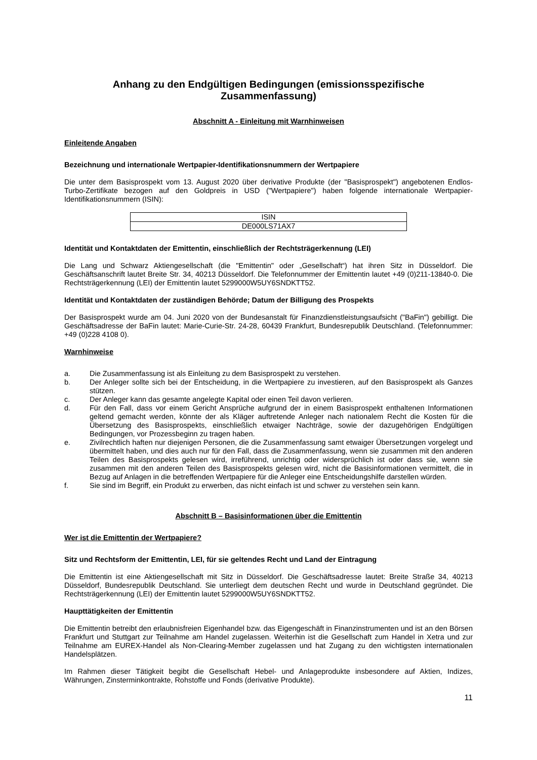Anhang zu den Endgültigen Bedingungen (emissionsspezifische Zusammenfassung)
Abschnitt A - Einleitung mit Warnhinweisen
Einleitende Angaben
Bezeichnung und internationale Wertpapier-Identifikationsnummern der Wertpapiere
Die unter dem Basisprospekt vom 13. August 2020 über derivative Produkte (der "Basisprospekt") angebotenen Endlos-Turbo-Zertifikate bezogen auf den Goldpreis in USD ("Wertpapiere") haben folgende internationale Wertpapier-Identifikationsnummern (ISIN):
| ISIN |
| DE000LS71AX7 |
Identität und Kontaktdaten der Emittentin, einschließlich der Rechtsträgerkennung (LEI)
Die Lang und Schwarz Aktiengesellschaft (die "Emittentin" oder „Gesellschaft“) hat ihren Sitz in Düsseldorf. Die Geschäftsanschrift lautet Breite Str. 34, 40213 Düsseldorf. Die Telefonnummer der Emittentin lautet +49 (0)211-13840-0. Die Rechtsträgerkennung (LEI) der Emittentin lautet 5299000W5UY6SNDKTT52.
Identität und Kontaktdaten der zuständigen Behörde; Datum der Billigung des Prospekts
Der Basisprospekt wurde am 04. Juni 2020 von der Bundesanstalt für Finanzdienstleistungsaufsicht ("BaFin") gebilligt. Die Geschäftsadresse der BaFin lautet: Marie-Curie-Str. 24-28, 60439 Frankfurt, Bundesrepublik Deutschland. (Telefonnummer: +49 (0)228 4108 0).
Warnhinweise
a. Die Zusammenfassung ist als Einleitung zu dem Basisprospekt zu verstehen.
b. Der Anleger sollte sich bei der Entscheidung, in die Wertpapiere zu investieren, auf den Basisprospekt als Ganzes stützen.
c. Der Anleger kann das gesamte angelegte Kapital oder einen Teil davon verlieren.
d. Für den Fall, dass vor einem Gericht Ansprüche aufgrund der in einem Basisprospekt enthaltenen Informationen geltend gemacht werden, könnte der als Kläger auftretende Anleger nach nationalem Recht die Kosten für die Übersetzung des Basisprospekts, einschließlich etwaiger Nachträge, sowie der dazugehörigen Endgültigen Bedingungen, vor Prozessbeginn zu tragen haben.
e. Zivilrechtlich haften nur diejenigen Personen, die die Zusammenfassung samt etwaiger Übersetzungen vorgelegt und übermittelt haben, und dies auch nur für den Fall, dass die Zusammenfassung, wenn sie zusammen mit den anderen Teilen des Basisprospekts gelesen wird, irreführend, unrichtig oder widersprüchlich ist oder dass sie, wenn sie zusammen mit den anderen Teilen des Basisprospekts gelesen wird, nicht die Basisinformationen vermittelt, die in Bezug auf Anlagen in die betreffenden Wertpapiere für die Anleger eine Entscheidungshilfe darstellen würden.
f. Sie sind im Begriff, ein Produkt zu erwerben, das nicht einfach ist und schwer zu verstehen sein kann.
Abschnitt B – Basisinformationen über die Emittentin
Wer ist die Emittentin der Wertpapiere?
Sitz und Rechtsform der Emittentin, LEI, für sie geltendes Recht und Land der Eintragung
Die Emittentin ist eine Aktiengesellschaft mit Sitz in Düsseldorf. Die Geschäftsadresse lautet: Breite Straße 34, 40213 Düsseldorf, Bundesrepublik Deutschland. Sie unterliegt dem deutschen Recht und wurde in Deutschland gegründet. Die Rechtsträgerkennung (LEI) der Emittentin lautet 5299000W5UY6SNDKTT52.
Haupttätigkeiten der Emittentin
Die Emittentin betreibt den erlaubnisfreien Eigenhandel bzw. das Eigengeschäft in Finanzinstrumenten und ist an den Börsen Frankfurt und Stuttgart zur Teilnahme am Handel zugelassen. Weiterhin ist die Gesellschaft zum Handel in Xetra und zur Teilnahme am EUREX-Handel als Non-Clearing-Member zugelassen und hat Zugang zu den wichtigsten internationalen Handelsplätzen.
Im Rahmen dieser Tätigkeit begibt die Gesellschaft Hebel- und Anlageprodukte insbesondere auf Aktien, Indizes, Währungen, Zinsterminkontrakte, Rohstoffe und Fonds (derivative Produkte).
11